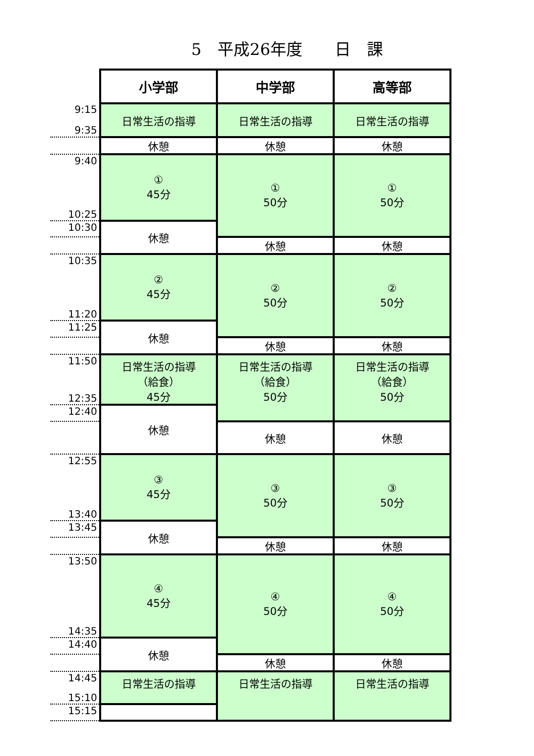5　平成26年度　　日　課
| | 小学部 | 中学部 | 高等部 |
| --- | --- | --- | --- |
| 9:15 9:35 | 日常生活の指導 | 日常生活の指導 | 日常生活の指導 |
| | 休憩 | 休憩 | 休憩 |
| 9:40 10:25 | ① 45分 | ① 50分 | ① 50分 |
| 10:30 | 休憩 | | |
| | | 休憩 | 休憩 |
| 10:35 11:20 | ② 45分 | ② 50分 | ② 50分 |
| 11:25 | 休憩 | | |
| | | 休憩 | 休憩 |
| 11:50 12:35 | 日常生活の指導 （給食） 45分 | 日常生活の指導 （給食） 50分 | 日常生活の指導 （給食） 50分 |
| 12:40 | 休憩 | | |
| | | 休憩 | 休憩 |
| 12:55 13:40 | ③ 45分 | ③ 50分 | ③ 50分 |
| 13:45 | 休憩 | | |
| | | 休憩 | 休憩 |
| 13:50 14:35 | ④ 45分 | ④ 50分 | ④ 50分 |
| 14:40 | 休憩 | | |
| | | 休憩 | 休憩 |
| 14:45 15:10 | 日常生活の指導 | 日常生活の指導 | 日常生活の指導 |
| 15:15 | | | |